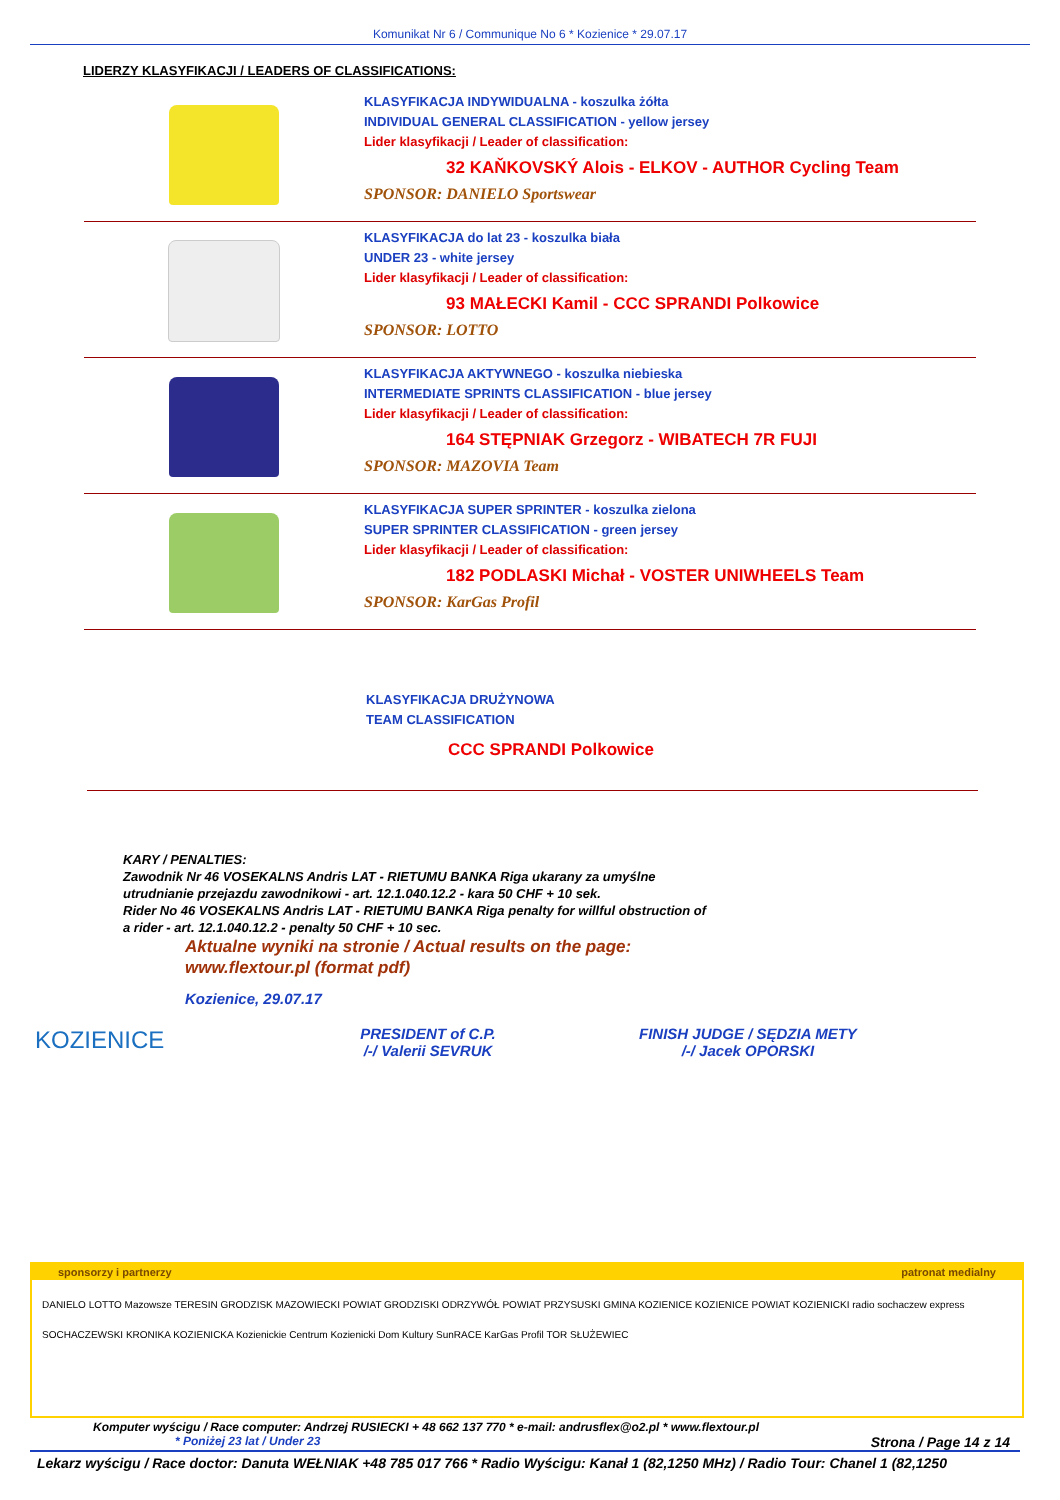Komunikat Nr 6 / Communique No 6 * Kozienice * 29.07.17
LIDERZY KLASYFIKACJI / LEADERS OF CLASSIFICATIONS:
KLASYFIKACJA INDYWIDUALNA - koszulka żółta
INDIVIDUAL GENERAL CLASSIFICATION - yellow jersey
Lider klasyfikacji / Leader of classification:
32 KAŇKOVSKÝ Alois - ELKOV - AUTHOR Cycling Team
SPONSOR: DANIELO Sportswear
KLASYFIKACJA do lat 23 - koszulka biała
UNDER 23 - white jersey
Lider klasyfikacji / Leader of classification:
93 MAŁECKI Kamil - CCC SPRANDI Polkowice
SPONSOR: LOTTO
KLASYFIKACJA AKTYWNEGO - koszulka niebieska
INTERMEDIATE SPRINTS CLASSIFICATION - blue jersey
Lider klasyfikacji / Leader of classification:
164 STĘPNIAK Grzegorz - WIBATECH 7R FUJI
SPONSOR: MAZOVIA Team
KLASYFIKACJA SUPER SPRINTER - koszulka zielona
SUPER SPRINTER CLASSIFICATION - green jersey
Lider klasyfikacji / Leader of classification:
182 PODLASKI Michał - VOSTER UNIWHEELS Team
SPONSOR: KarGas Profil
KLASYFIKACJA DRUŻYNOWA
TEAM CLASSIFICATION
CCC SPRANDI Polkowice
KARY / PENALTIES:
Zawodnik Nr 46 VOSEKALNS Andris LAT - RIETUMU BANKA Riga ukarany za umyślne
utrudnianie przejazdu zawodnikowi - art. 12.1.040.12.2 - kara 50 CHF + 10 sek.
Rider No 46 VOSEKALNS Andris LAT - RIETUMU BANKA Riga penalty for willful obstruction of
a rider - art. 12.1.040.12.2 - penalty 50 CHF + 10 sec.
KOZIENICE
Aktualne wyniki na stronie / Actual results on the page:
www.flextour.pl (format pdf)
Kozienice, 29.07.17
PRESIDENT of C.P.
/-/ Valerii SEVRUK
FINISH JUDGE / SĘDZIA METY
/-/ Jacek OPORSKI
sponsorzy i partnerzy patronat medialny
DANIELO LOTTO Mazowsze TERESIN GRODZISK MAZOWIECKI POWIAT GRODZISKI ODRZYWÓŁ POWIAT PRZYSUSKI GMINA KOZIENICE KOZIENICE POWIAT KOZIENICKI radio sochaczew express SOCHACZEWSKI KRONIKA KOZIENICKA Kozienickie Centrum Kozienicki Dom Kultury SunRACE KarGas Profil TOR SŁUŻEWIEC
Komputer wyścigu / Race computer: Andrzej RUSIECKI + 48 662 137 770 * e-mail: andrusflex@o2.pl * www.flextour.pl
* Poniżej 23 lat / Under 23 Strona / Page 14 z 14
Lekarz wyścigu / Race doctor: Danuta WEŁNIAK +48 785 017 766 * Radio Wyścigu: Kanał 1 (82,1250 MHz) / Radio Tour: Chanel 1 (82,1250